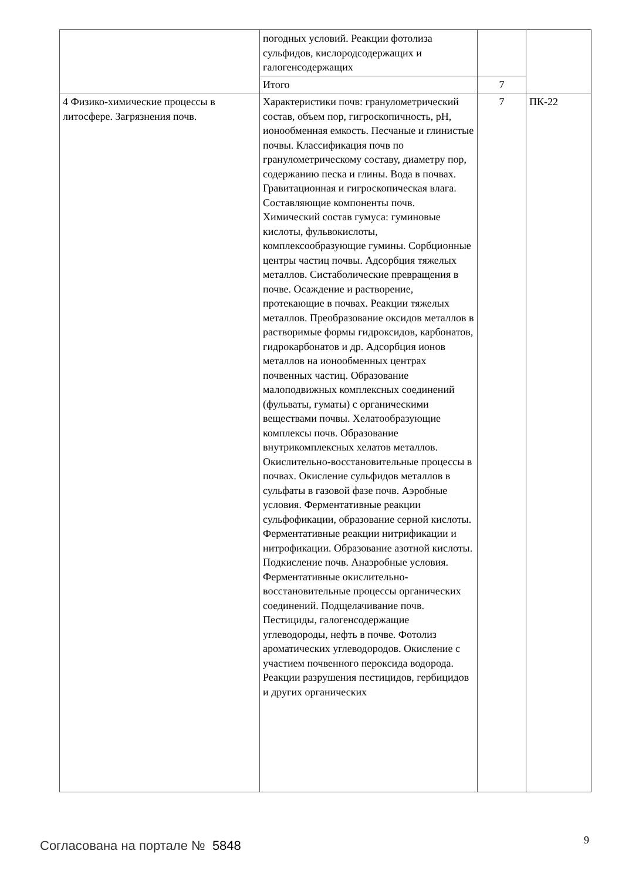| | погодных условий. Реакции фотолиза сульфидов, кислородсодержащих и галогенсодержащих | | |
| | Итого | 7 | |
| 4 Физико-химические процессы в литосфере. Загрязнения почв. | Характеристики почв: гранулометрический состав, объем пор, гигроскопичность, pH, ионообменная емкость. Песчаные и глинистые почвы. Классификация почв по гранулометрическому составу, диаметру пор, содержанию песка и глины. Вода в почвах. Гравитационная и гигроскопическая влага. Составляющие компоненты почв. Химический состав гумуса: гуминовые кислоты, фульвокислоты, комплексообразующие гумины. Сорбционные центры частиц почвы. Адсорбция тяжелых металлов. Систаболические превращения в почве. Осаждение и растворение, протекающие в почвах. Реакции тяжелых металлов. Преобразование оксидов металлов в растворимые формы гидроксидов, карбонатов, гидрокарбонатов и др. Адсорбция ионов металлов на ионообменных центрах почвенных частиц. Образование малоподвижных комплексных соединений (фульваты, гуматы) с органическими веществами почвы. Хелатообразующие комплексы почв. Образование внутрикомплексных хелатов металлов. Окислительно-восстановительные процессы в почвах. Окисление сульфидов металлов в сульфаты в газовой фазе почв. Аэробные условия. Ферментативные реакции сульфофикации, образование серной кислоты. Ферментативные реакции нитрификации и нитрофикации. Образование азотной кислоты. Подкисление почв. Анаэробные условия. Ферментативные окислительно-восстановительные процессы органических соединений. Подщелачивание почв. Пестициды, галогенсодержащие углеводороды, нефть в почве. Фотолиз ароматических углеводородов. Окисление с участием почвенного пероксида водорода. Реакции разрушения пестицидов, гербицидов и других органических | 7 | ПК-22 |
Согласована на портале № 5848 9